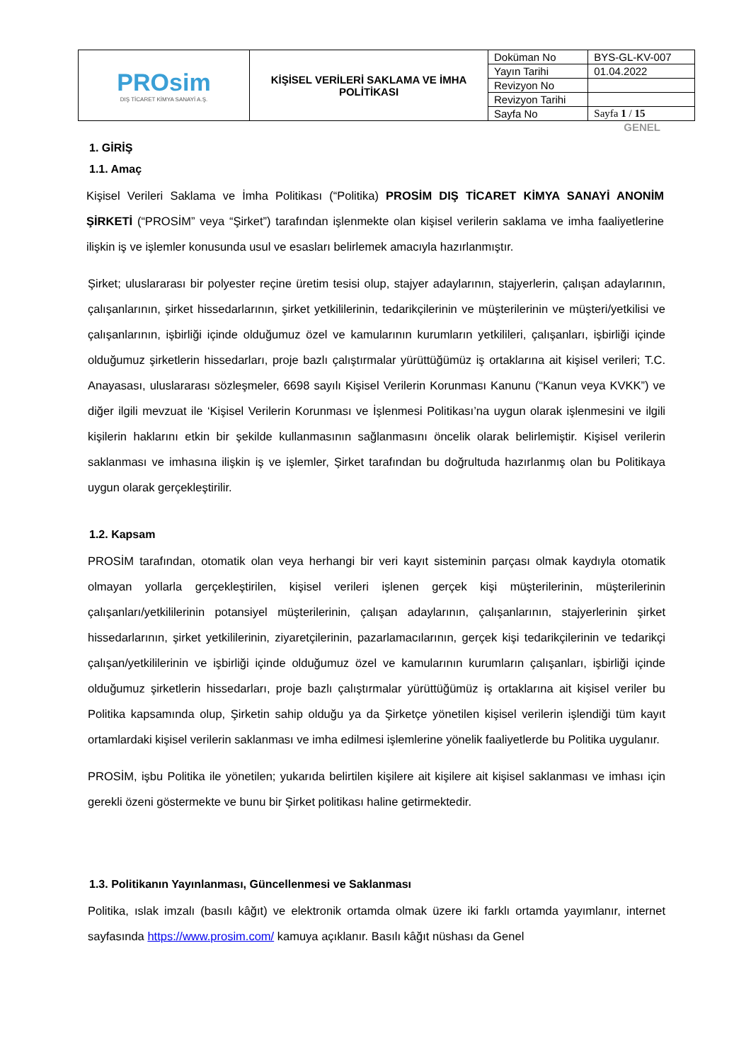| PROsim DIŞ TİCARET KİMYA SANAYİ A.Ş. | KİŞİSEL VERİLERİ SAKLAMA VE İMHA POLİTİKASI | Doküman No | BYS-GL-KV-007 |
| | | Yayın Tarihi | 01.04.2022 |
| | | Revizyon No | |
| | | Revizyon Tarihi | |
| | | Sayfa No | Sayfa 1 / 15 |
GENEL
1. GİRİŞ
1.1. Amaç
Kişisel Verileri Saklama ve İmha Politikası (“Politika) PROSİM DIŞ TİCARET KİMYA SANAYİ ANONİM ŞİRKETİ (“PROSİM” veya “Şirket”) tarafından işlenmekte olan kişisel verilerin saklama ve imha faaliyetlerine ilişkin iş ve işlemler konusunda usul ve esasları belirlemek amacıyla hazırlanmıştır.
Şirket; uluslararası bir polyester reçine üretim tesisi olup, stajyer adaylarının, stajyerlerin, çalışan adaylarının, çalışanlarının, şirket hissedarlarının, şirket yetkililerinin, tedarikçilerinin ve müşterilerinin ve müşteri/yetkilisi ve çalışanlarının, işbirliği içinde olduğumuz özel ve kamularının kurumların yetkilileri, çalışanları, işbirliği içinde olduğumuz şirketlerin hissedarları, proje bazlı çalıştırmalar yürüttüğümüz iş ortaklarına ait kişisel verileri; T.C. Anayasası, uluslararası sözleşmeler, 6698 sayılı Kişisel Verilerin Korunması Kanunu (“Kanun veya KVKK”) ve diğer ilgili mevzuat ile ‘Kişisel Verilerin Korunması ve İşlenmesi Politikası’na uygun olarak işlenmesini ve ilgili kişilerin haklarını etkin bir şekilde kullanmasının sağlanmasını öncelik olarak belirlemiştir. Kişisel verilerin saklanması ve imhasına ilişkin iş ve işlemler, Şirket tarafından bu doğrultuda hazırlanmış olan bu Politikaya uygun olarak gerçekleştirilir.
1.2. Kapsam
PROSİM tarafından, otomatik olan veya herhangi bir veri kayıt sisteminin parçası olmak kaydıyla otomatik olmayan yollarla gerçekleştirilen, kişisel verileri işlenen gerçek kişi müşterilerinin, müşterilerinin çalışanları/yetkililerinin potansiyel müşterilerinin, çalışan adaylarının, çalışanlarının, stajyerlerinin şirket hissedarlarının, şirket yetkililerinin, ziyaretçilerinin, pazarlamacılarının, gerçek kişi tedarikçilerinin ve tedarikçi çalışan/yetkililerinin ve işbirliği içinde olduğumuz özel ve kamularının kurumların çalışanları, işbirliği içinde olduğumuz şirketlerin hissedarları, proje bazlı çalıştırmalar yürüttüğümüz iş ortaklarına ait kişisel veriler bu Politika kapsamında olup, Şirketin sahip olduğu ya da Şirketçe yönetilen kişisel verilerin işlendiği tüm kayıt ortamlardaki kişisel verilerin saklanması ve imha edilmesi işlemlerine yönelik faaliyetlerde bu Politika uygulanır.
PROSİM, işbu Politika ile yönetilen; yukarıda belirtilen kişilere ait kişilere ait kişisel saklanması ve imhası için gerekli özeni göstermekte ve bunu bir Şirket politikası haline getirmektedir.
1.3. Politikanın Yayınlanması, Güncellenmesi ve Saklanması
Politika, ıslak imzalı (basılı kâğıt) ve elektronik ortamda olmak üzere iki farklı ortamda yayımlanır, internet sayfasında https://www.prosim.com/ kamuya açıklanır. Basılı kâğıt nüshası da Genel